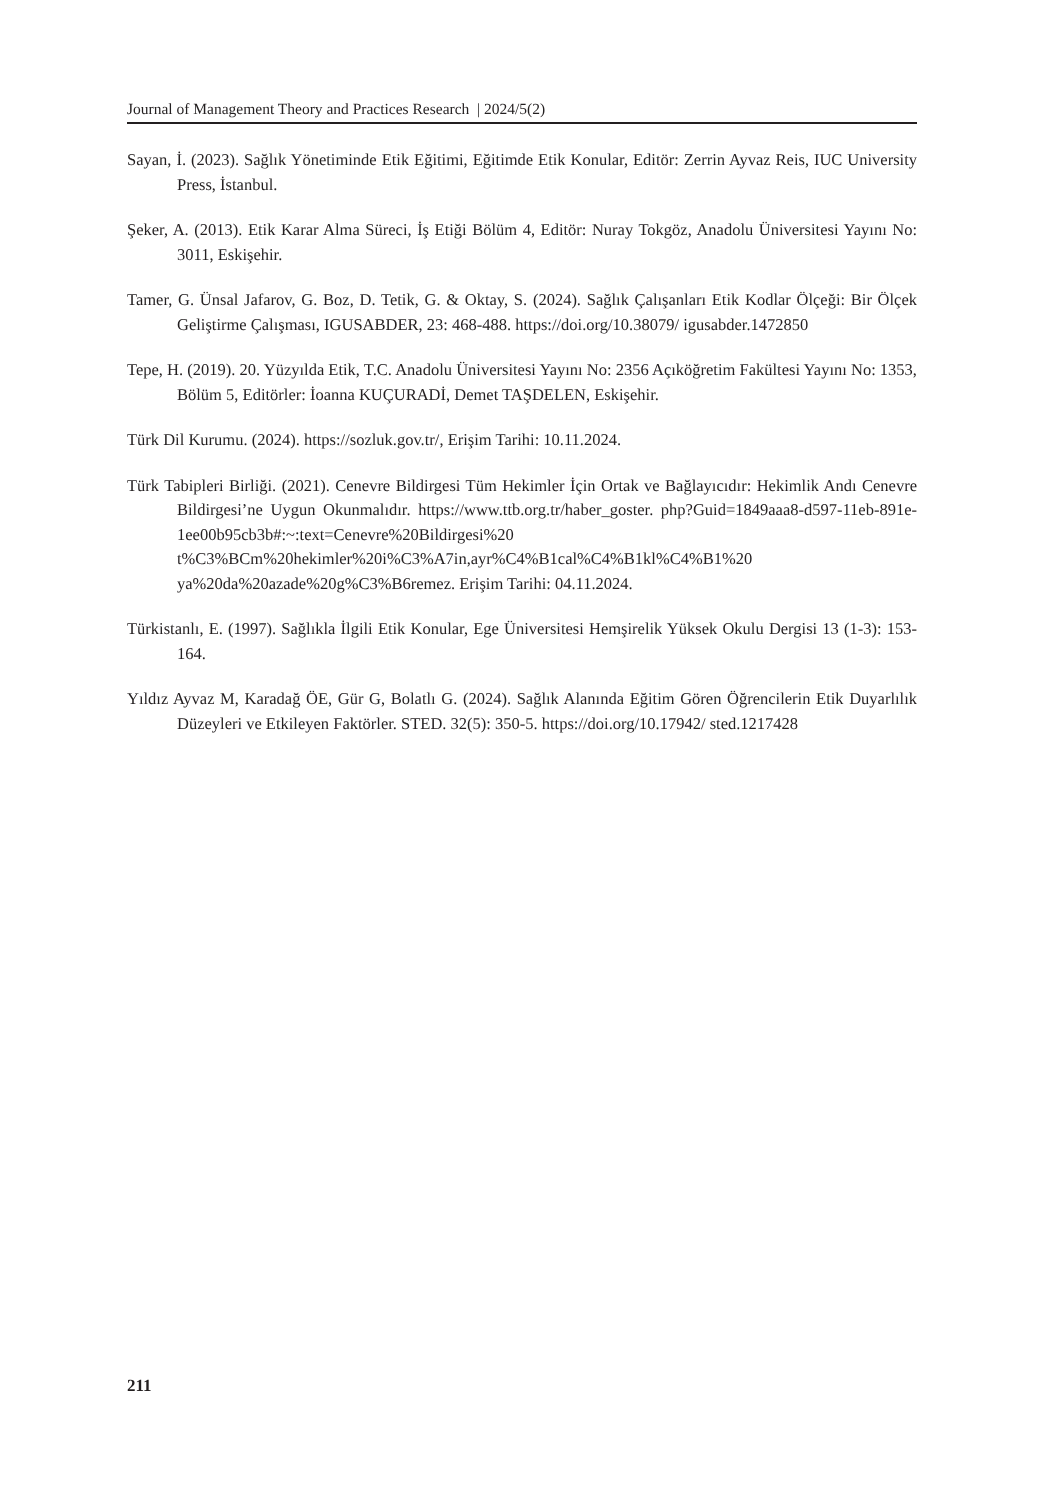Journal of Management Theory and Practices Research | 2024/5(2)
Sayan, İ. (2023). Sağlık Yönetiminde Etik Eğitimi, Eğitimde Etik Konular, Editör: Zerrin Ayvaz Reis, IUC University Press, İstanbul.
Şeker, A. (2013). Etik Karar Alma Süreci, İş Etiği Bölüm 4, Editör: Nuray Tokgöz, Anadolu Üniversitesi Yayını No: 3011, Eskişehir.
Tamer, G. Ünsal Jafarov, G. Boz, D. Tetik, G. & Oktay, S. (2024). Sağlık Çalışanları Etik Kodlar Ölçeği: Bir Ölçek Geliştirme Çalışması, IGUSABDER, 23: 468-488. https://doi.org/10.38079/ igusabder.1472850
Tepe, H. (2019). 20. Yüzyılda Etik, T.C. Anadolu Üniversitesi Yayını No: 2356 Açıköğretim Fakültesi Yayını No: 1353, Bölüm 5, Editörler: İoanna KUÇURADİ, Demet TAŞDELEN, Eskişehir.
Türk Dil Kurumu. (2024). https://sozluk.gov.tr/, Erişim Tarihi: 10.11.2024.
Türk Tabipleri Birliği. (2021). Cenevre Bildirgesi Tüm Hekimler İçin Ortak ve Bağlayıcıdır: Hekimlik Andı Cenevre Bildirgesi’ne Uygun Okunmalıdır. https://www.ttb.org.tr/haber_goster. php?Guid=1849aaa8-d597-11eb-891e-1ee00b95cb3b#:~:text=Cenevre%20Bildirgesi%20 t%C3%BCm%20hekimler%20i%C3%A7in,ayr%C4%B1cal%C4%B1kl%C4%B1%20 ya%20da%20azade%20g%C3%B6remez. Erişim Tarihi: 04.11.2024.
Türkistanlı, E. (1997). Sağlıkla İlgili Etik Konular, Ege Üniversitesi Hemşirelik Yüksek Okulu Dergisi 13 (1-3): 153-164.
Yıldız Ayvaz M, Karadağ ÖE, Gür G, Bolatlı G. (2024). Sağlık Alanında Eğitim Gören Öğrencilerin Etik Duyarlılık Düzeyleri ve Etkileyen Faktörler. STED. 32(5): 350-5. https://doi.org/10.17942/ sted.1217428
211